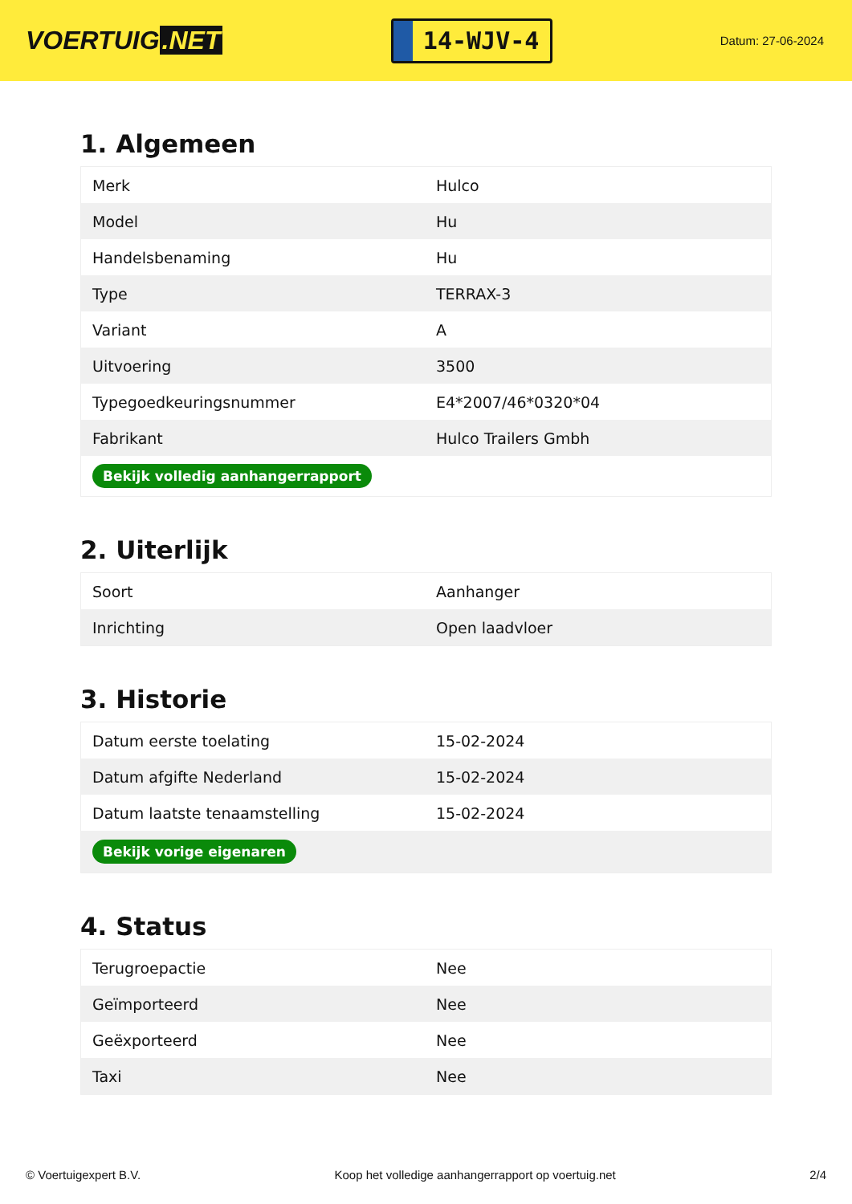VOERTUIG.NET
14-WJV-4
Datum: 27-06-2024
1. Algemeen
| Merk | Hulco |
| Model | Hu |
| Handelsbenaming | Hu |
| Type | TERRAX-3 |
| Variant | A |
| Uitvoering | 3500 |
| Typegoedkeuringsnummer | E4*2007/46*0320*04 |
| Fabrikant | Hulco Trailers Gmbh |
| Bekijk volledig aanhangerrapport | |
2. Uiterlijk
| Soort | Aanhanger |
| Inrichting | Open laadvloer |
3. Historie
| Datum eerste toelating | 15-02-2024 |
| Datum afgifte Nederland | 15-02-2024 |
| Datum laatste tenaamstelling | 15-02-2024 |
| Bekijk vorige eigenaren | |
4. Status
| Terugroepactie | Nee |
| Geïmporteerd | Nee |
| Geëxporteerd | Nee |
| Taxi | Nee |
© Voertuigexpert B.V. Koop het volledige aanhangerrapport op voertuig.net 2/4